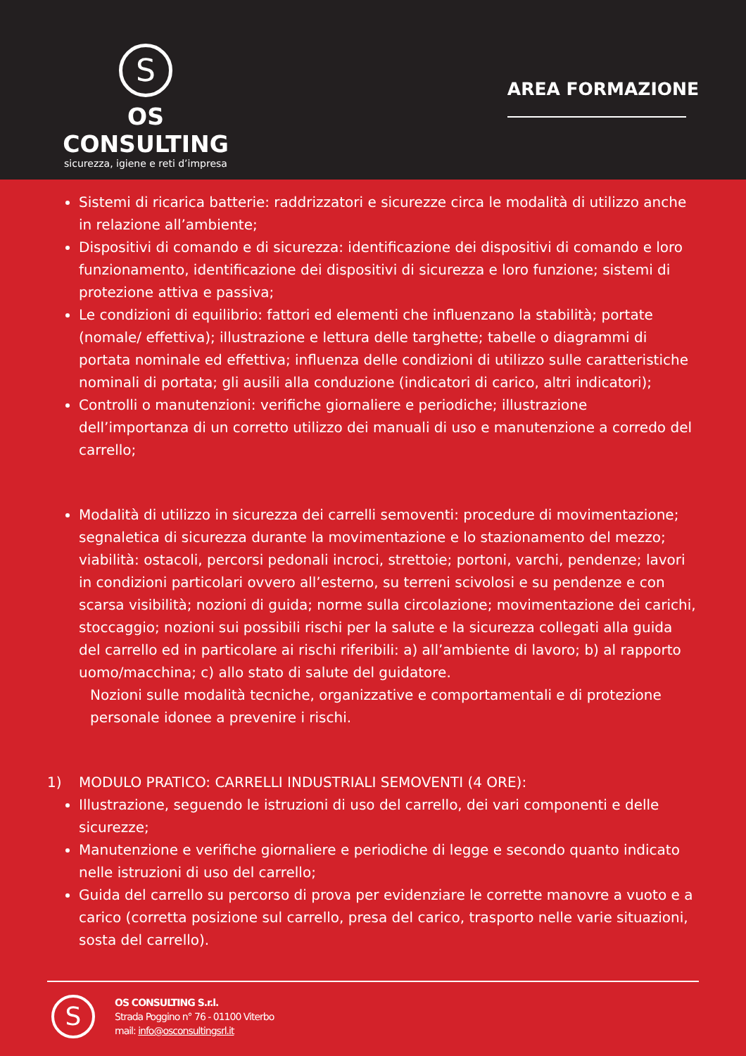S
OS CONSULTING
sicurezza, igiene e reti d’impresa
AREA FORMAZIONE
Sistemi di ricarica batterie: raddrizzatori e sicurezze circa le modalità di utilizzo anche in relazione all’ambiente;
Dispositivi di comando e di sicurezza: identificazione dei dispositivi di comando e loro funzionamento, identificazione dei dispositivi di sicurezza e loro funzione; sistemi di protezione attiva e passiva;
Le condizioni di equilibrio: fattori ed elementi che influenzano la stabilità; portate (nomale/ effettiva); illustrazione e lettura delle targhette; tabelle o diagrammi di portata nominale ed effettiva; influenza delle condizioni di utilizzo sulle caratteristiche nominali di portata; gli ausili alla conduzione (indicatori di carico, altri indicatori);
Controlli o manutenzioni: verifiche giornaliere e periodiche; illustrazione dell’importanza di un corretto utilizzo dei manuali di uso e manutenzione a corredo del carrello;
Modalità di utilizzo in sicurezza dei carrelli semoventi: procedure di movimentazione; segnaletica di sicurezza durante la movimentazione e lo stazionamento del mezzo; viabilità: ostacoli, percorsi pedonali incroci, strettoie; portoni, varchi, pendenze; lavori in condizioni particolari ovvero all’esterno, su terreni scivolosi e su pendenze e con scarsa visibilità; nozioni di guida; norme sulla circolazione; movimentazione dei carichi, stoccaggio; nozioni sui possibili rischi per la salute e la sicurezza collegati alla guida del carrello ed in particolare ai rischi riferibili: a) all’ambiente di lavoro; b) al rapporto uomo/macchina; c) allo stato di salute del guidatore.
Nozioni sulle modalità tecniche, organizzative e comportamentali e di protezione personale idonee a prevenire i rischi.
1) MODULO PRATICO: CARRELLI INDUSTRIALI SEMOVENTI (4 ORE):
Illustrazione, seguendo le istruzioni di uso del carrello, dei vari componenti e delle sicurezze;
Manutenzione e verifiche giornaliere e periodiche di legge e secondo quanto indicato nelle istruzioni di uso del carrello;
Guida del carrello su percorso di prova per evidenziare le corrette manovre a vuoto e a carico (corretta posizione sul carrello, presa del carico, trasporto nelle varie situazioni, sosta del carrello).
S
OS CONSULTING S.r.l.
Strada Poggino n° 76 - 01100 Viterbo
mail: info@osconsultingsrl.it